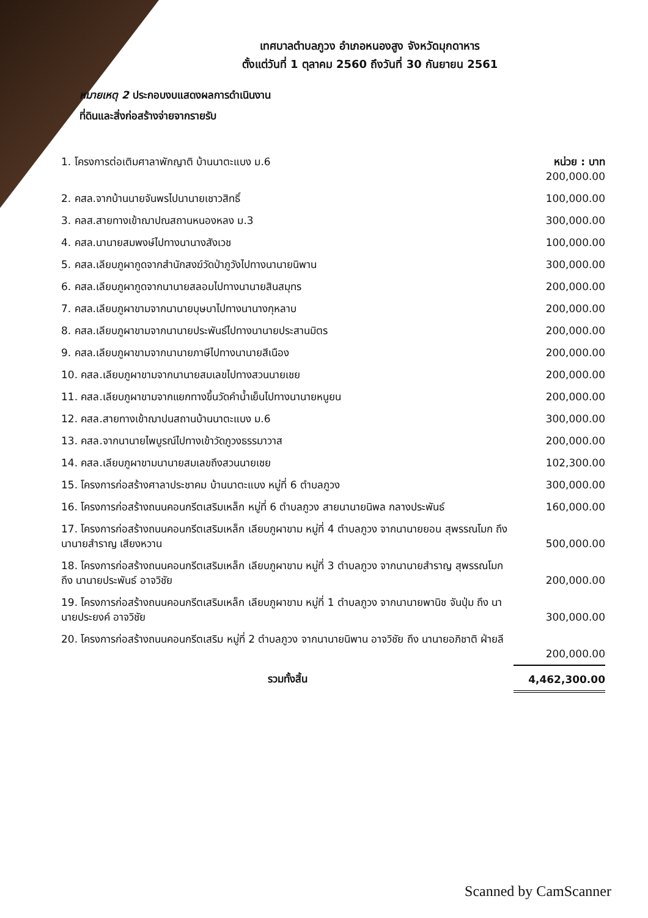เทศบาลตำบลภูวง อำเภอหนองสูง จังหวัดมุกดาหาร
ตั้งแต่วันที่ 1 ตุลาคม 2560 ถึงวันที่ 30 กันยายน 2561
หมายเหตุ 2 ประกอบงบแสดงผลการดำเนินงาน
ที่ดินและสิ่งก่อสร้างจ่ายจากรายรับ
| 1. โครงการต่อเติมศาลาพักญาติ บ้านนาตะแบง ม.6 | หน่วย : บาท 200,000.00 |
| 2. คสล.จากบ้านนายจันพรไปนานายเชาวสิทธิ์ | 100,000.00 |
| 3. คลส.สายทางเข้าฌาปณสถานหนองหลง ม.3 | 300,000.00 |
| 4. คสล.นานายสมพงษ์ไปทางนานางสังเวช | 100,000.00 |
| 5. คสล.เลียบภูผากูดจากสำนักสงฆ์วัดป่าภูวังไปทางนานายนิพาน | 300,000.00 |
| 6. คสล.เลียบภูผากูดจากนานายสลอมไปทางนานายสินสมุทร | 200,000.00 |
| 7. คสล.เลียบภูผาขามจากนานายบุษบาไปทางนานางกุหลาบ | 200,000.00 |
| 8. คสล.เลียบภูผาขามจากนานายประพันธ์ไปทางนานายประสานมิตร | 200,000.00 |
| 9. คสล.เลียบภูผาขามจากนานายภาษีไปทางนานายสีเนือง | 200,000.00 |
| 10. คสล.เลียบภูผาขามจากนานายสมเลขไปทางสวนนายเชย | 200,000.00 |
| 11. คสล.เลียบภูผาขามจากแยกทางขึ้นวัดคำน้ำเย็นไปทางนานายหนูยน | 200,000.00 |
| 12. คสล.สายทางเข้าฌาปนสถานบ้านนาตะแบง ม.6 | 300,000.00 |
| 13. คสล.จากนานายไพบูรณ์ไปทางเข้าวัดภูวงธรรมาวาส | 200,000.00 |
| 14. คสล.เลียบภูผาขามนานายสมเลขถึงสวนนายเชย | 102,300.00 |
| 15. โครงการก่อสร้างศาลาประชาคม บ้านนาตะแบง หมู่ที่ 6 ตำบลภูวง | 300,000.00 |
| 16. โครงการก่อสร้างถนนคอนกรีตเสริมเหล็ก หมู่ที่ 6 ตำบลภูวง สายนานายนิพล กลางประพันธ์ | 160,000.00 |
| 17. โครงการก่อสร้างถนนคอนกรีตเสริมเหล็ก เลียบภูผาขาม หมู่ที่ 4 ตำบลภูวง จากนานายยอน สุพรรณโมก ถึง นานายสำราญ เสียงหวาน | 500,000.00 |
| 18. โครงการก่อสร้างถนนคอนกรีตเสริมเหล็ก เลียบภูผาขาม หมู่ที่ 3 ตำบลภูวง จากนานายสำราญ สุพรรณโมก ถึง นานายประพันธ์ อาจวิชัย | 200,000.00 |
| 19. โครงการก่อสร้างถนนคอนกรีตเสริมเหล็ก เลียบภูผาขาม หมู่ที่ 1 ตำบลภูวง จากนานายพานิช จันปุ่ม ถึง นานายประยงค์ อาจวิชัย | 300,000.00 |
| 20. โครงการก่อสร้างถนนคอนกรีตเสริม หมู่ที่ 2 ตำบลภูวง จากนานายนิพาน อาจวิชัย ถึง นานายอภิชาติ ฝ่ายลี | 200,000.00 |
| รวมทั้งสิ้น | 4,462,300.00 |
Scanned by CamScanner